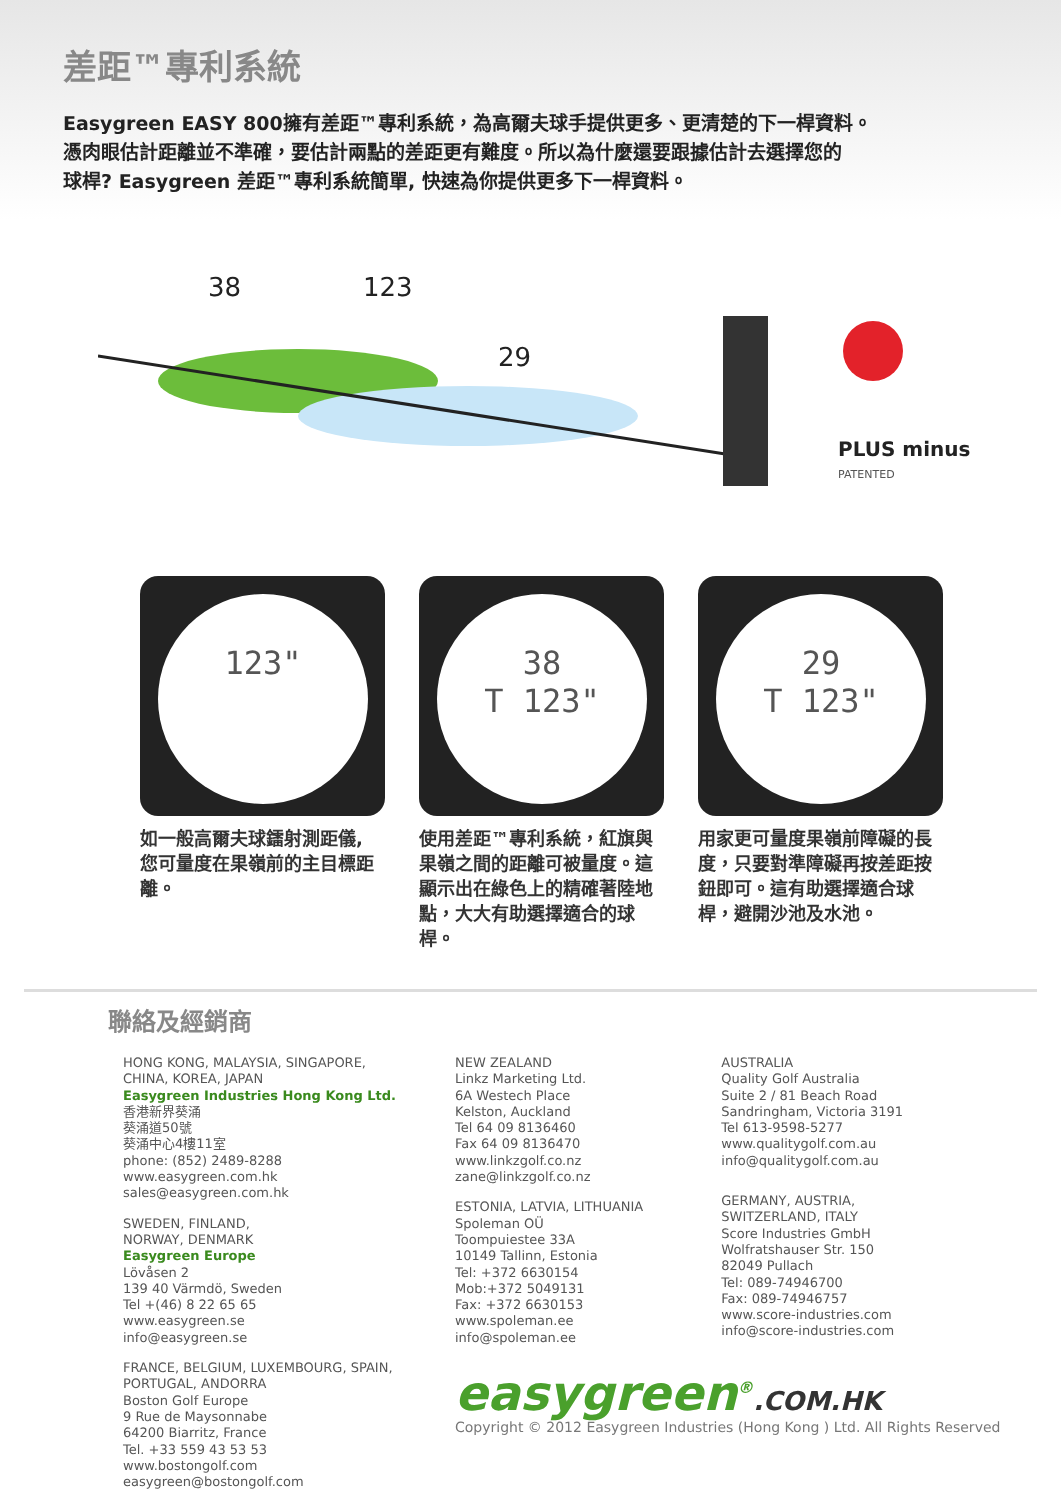差距™專利系統
Easygreen EASY 800擁有差距™專利系統，為高爾夫球手提供更多、更清楚的下一桿資料。
憑肉眼估計距離並不準確，要估計兩點的差距更有難度。所以為什麼還要跟據估計去選擇您的
球桿? Easygreen 差距™專利系統簡單, 快速為你提供更多下一桿資料。
38
123
29
PLUS minus
PATENTED
123"
如一般高爾夫球鐳射測距儀, 您可量度在果嶺前的主目標距離。
38
T 123"
使用差距™專利系統，紅旗與果嶺之間的距離可被量度。這顯示出在綠色上的精確著陸地點，大大有助選擇適合的球桿。
29
T 123"
用家更可量度果嶺前障礙的長度，只要對準障礙再按差距按鈕即可。這有助選擇適合球桿，避開沙池及水池。
聯絡及經銷商
HONG KONG, MALAYSIA, SINGAPORE,
CHINA, KOREA, JAPAN
Easygreen Industries Hong Kong Ltd.
香港新界葵涌
葵涌道50號
葵涌中心4樓11室
phone: (852) 2489-8288
www.easygreen.com.hk
sales@easygreen.com.hk
SWEDEN, FINLAND,
NORWAY, DENMARK
Easygreen Europe
Lövåsen 2
139 40 Värmdö, Sweden
Tel +(46) 8 22 65 65
www.easygreen.se
info@easygreen.se
FRANCE, BELGIUM, LUXEMBOURG, SPAIN,
PORTUGAL, ANDORRA
Boston Golf Europe
9 Rue de Maysonnabe
64200 Biarritz, France
Tel. +33 559 43 53 53
www.bostongolf.com
easygreen@bostongolf.com
NEW ZEALAND
Linkz Marketing Ltd.
6A Westech Place
Kelston, Auckland
Tel 64 09 8136460
Fax 64 09 8136470
www.linkzgolf.co.nz
zane@linkzgolf.co.nz
ESTONIA, LATVIA, LITHUANIA
Spoleman OÜ
Toompuiestee 33A
10149 Tallinn, Estonia
Tel: +372 6630154
Mob:+372 5049131
Fax: +372 6630153
www.spoleman.ee
info@spoleman.ee
AUSTRALIA
Quality Golf Australia
Suite 2 / 81 Beach Road
Sandringham, Victoria 3191
Tel 613-9598-5277
www.qualitygolf.com.au
info@qualitygolf.com.au
GERMANY, AUSTRIA,
SWITZERLAND, ITALY
Score Industries GmbH
Wolfratshauser Str. 150
82049 Pullach
Tel: 089-74946700
Fax: 089-74946757
www.score-industries.com
info@score-industries.com
easygreen<sup>®</sup>.COM.HK
Copyright © 2012 Easygreen Industries (Hong Kong ) Ltd. All Rights Reserved